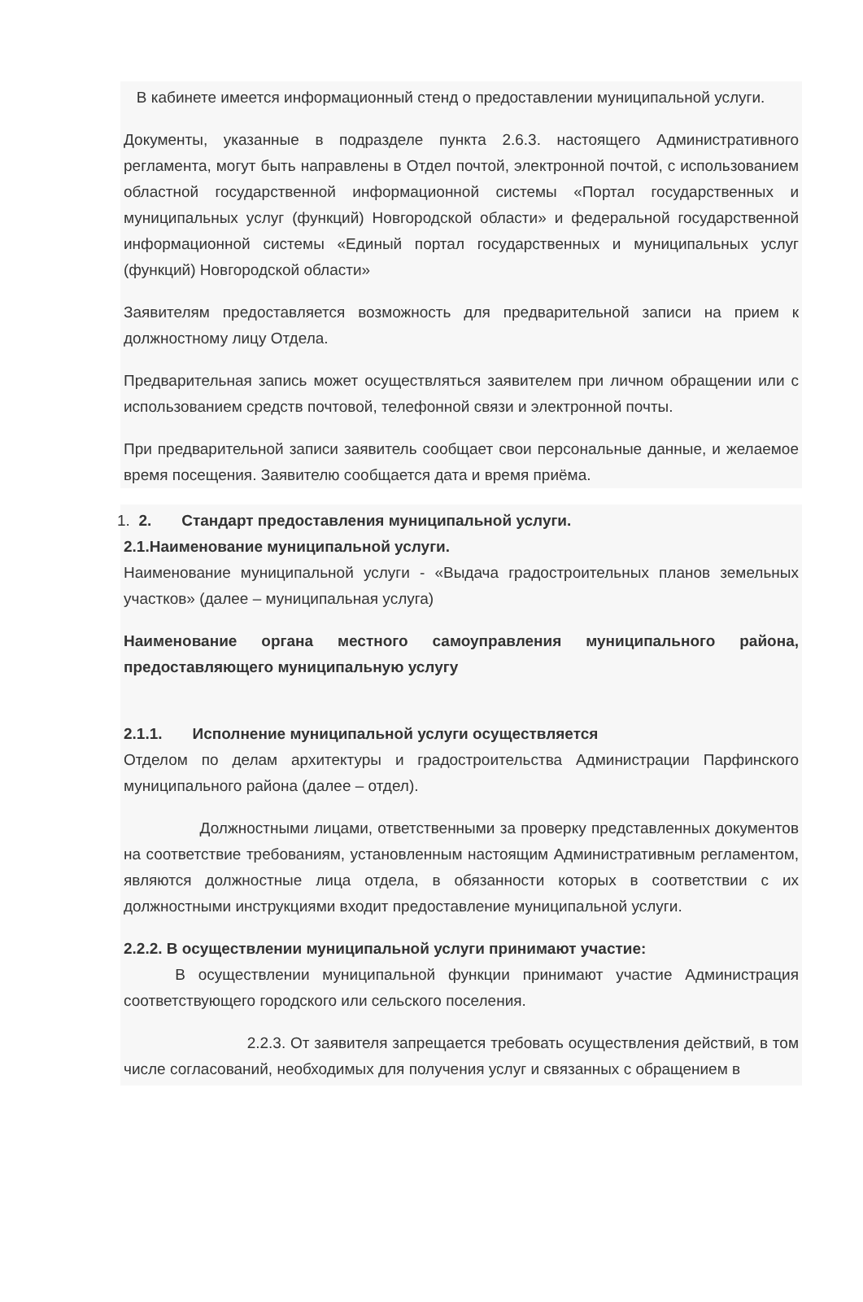В кабинете имеется информационный стенд о предоставлении муниципальной услуги.
Документы, указанные в подразделе пункта 2.6.3. настоящего Административного регламента, могут быть направлены в Отдел почтой, электронной почтой, с использованием областной государственной информационной системы «Портал государственных и муниципальных услуг (функций) Новгородской области» и федеральной государственной информационной системы «Единый портал государственных и муниципальных услуг (функций) Новгородской области»
Заявителям предоставляется возможность для предварительной записи на прием к должностному лицу Отдела.
Предварительная запись может осуществляться заявителем при личном обращении или с использованием средств почтовой, телефонной связи и электронной почты.
При предварительной записи заявитель сообщает свои персональные данные, и желаемое время посещения. Заявителю сообщается дата и время приёма.
1. 2. Стандарт предоставления муниципальной услуги.
2.1.Наименование муниципальной услуги.
Наименование муниципальной услуги - «Выдача градостроительных планов земельных участков» (далее – муниципальная услуга)
Наименование органа местного самоуправления муниципального района, предоставляющего муниципальную услугу
2.1.1. Исполнение муниципальной услуги осуществляется
Отделом по делам архитектуры и градостроительства Администрации Парфинского муниципального района (далее – отдел).
Должностными лицами, ответственными за проверку представленных документов на соответствие требованиям, установленным настоящим Административным регламентом, являются должностные лица отдела, в обязанности которых в соответствии с их должностными инструкциями входит предоставление муниципальной услуги.
2.2.2. В осуществлении муниципальной услуги принимают участие:
В осуществлении муниципальной функции принимают участие Администрация соответствующего городского или сельского поселения.
2.2.3. От заявителя запрещается требовать осуществления действий, в том числе согласований, необходимых для получения услуг и связанных с обращением в